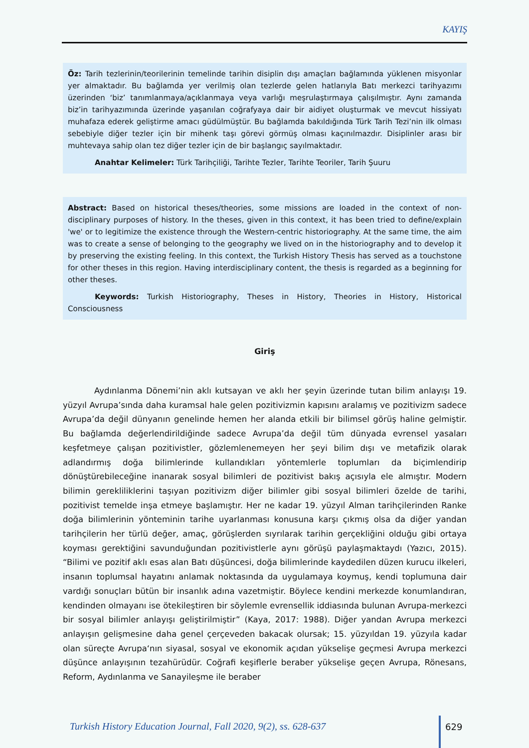KAYIŞ
Öz: Tarih tezlerinin/teorilerinin temelinde tarihin disiplin dışı amaçları bağlamında yüklenen misyonlar yer almaktadır. Bu bağlamda yer verilmiş olan tezlerde gelen hatlarıyla Batı merkezci tarihyazımı üzerinden ‘biz’ tanımlanmaya/açıklanmaya veya varlığı meşrulaştırmaya çalışılmıştır. Aynı zamanda biz’in tarihyazımında üzerinde yaşanılan coğrafyaya dair bir aidiyet oluşturmak ve mevcut hissiyatı muhafaza ederek geliştirme amacı güdülmüştür. Bu bağlamda bakıldığında Türk Tarih Tezi’nin ilk olması sebebiyle diğer tezler için bir mihenk taşı görevi görmüş olması kaçınılmazdır. Disiplinler arası bir muhtevaya sahip olan tez diğer tezler için de bir başlangıç sayılmaktadır.
Anahtar Kelimeler: Türk Tarihçiliği, Tarihte Tezler, Tarihte Teoriler, Tarih Şuuru
Abstract: Based on historical theses/theories, some missions are loaded in the context of non-disciplinary purposes of history. In the theses, given in this context, it has been tried to define/explain 'we' or to legitimize the existence through the Western-centric historiography. At the same time, the aim was to create a sense of belonging to the geography we lived on in the historiography and to develop it by preserving the existing feeling. In this context, the Turkish History Thesis has served as a touchstone for other theses in this region. Having interdisciplinary content, the thesis is regarded as a beginning for other theses.
Keywords: Turkish Historiography, Theses in History, Theories in History, Historical Consciousness
Giriş
Aydınlanma Dönemi’nin aklı kutsayan ve aklı her şeyin üzerinde tutan bilim anlayışı 19. yüzyıl Avrupa’sında daha kuramsal hale gelen pozitivizmin kapısını aralamış ve pozitivizm sadece Avrupa’da değil dünyanın genelinde hemen her alanda etkili bir bilimsel görüş haline gelmiştir. Bu bağlamda değerlendirildiğinde sadece Avrupa’da değil tüm dünyada evrensel yasaları keşfetmeye çalışan pozitivistler, gözlemlenemeyen her şeyi bilim dışı ve metafizik olarak adlandırmış doğa bilimlerinde kullandıkları yöntemlerle toplumları da biçimlendirip dönüştürebileceğine inanarak sosyal bilimleri de pozitivist bakış açısıyla ele almıştır. Modern bilimin gerekliliklerini taşıyan pozitivizm diğer bilimler gibi sosyal bilimleri özelde de tarihi, pozitivist temelde inşa etmeye başlamıştır. Her ne kadar 19. yüzyıl Alman tarihçilerinden Ranke doğa bilimlerinin yönteminin tarihe uyarlanması konusuna karşı çıkmış olsa da diğer yandan tarihçilerin her türlü değer, amaç, görüşlerden sıyrılarak tarihin gerçekliğini olduğu gibi ortaya koyması gerektiğini savunduğundan pozitivistlerle aynı görüşü paylaşmaktaydı (Yazıcı, 2015). “Bilimi ve pozitif aklı esas alan Batı düşüncesi, doğa bilimlerinde kaydedilen düzen kurucu ilkeleri, insanın toplumsal hayatını anlamak noktasında da uygulamaya koymuş, kendi toplumuna dair vardığı sonuçları bütün bir insanlık adına vazetmiştir. Böylece kendini merkezde konumlandıran, kendinden olmayanı ise ötekileştiren bir söylemle evrensellik iddiasında bulunan Avrupa-merkezci bir sosyal bilimler anlayışı geliştirilmiştir” (Kaya, 2017: 1988). Diğer yandan Avrupa merkezci anlayışın gelişmesine daha genel çerçeveden bakacak olursak; 15. yüzyıldan 19. yüzyıla kadar olan süreçte Avrupa‘nın siyasal, sosyal ve ekonomik açıdan yükselişe geçmesi Avrupa merkezci düşünce anlayışının tezahürüdür. Coğrafi keşiflerle beraber yükselişe geçen Avrupa, Rönesans, Reform, Aydınlanma ve Sanayileşme ile beraber
Turkish History Education Journal, Fall 2020, 9(2), ss. 628-637
629